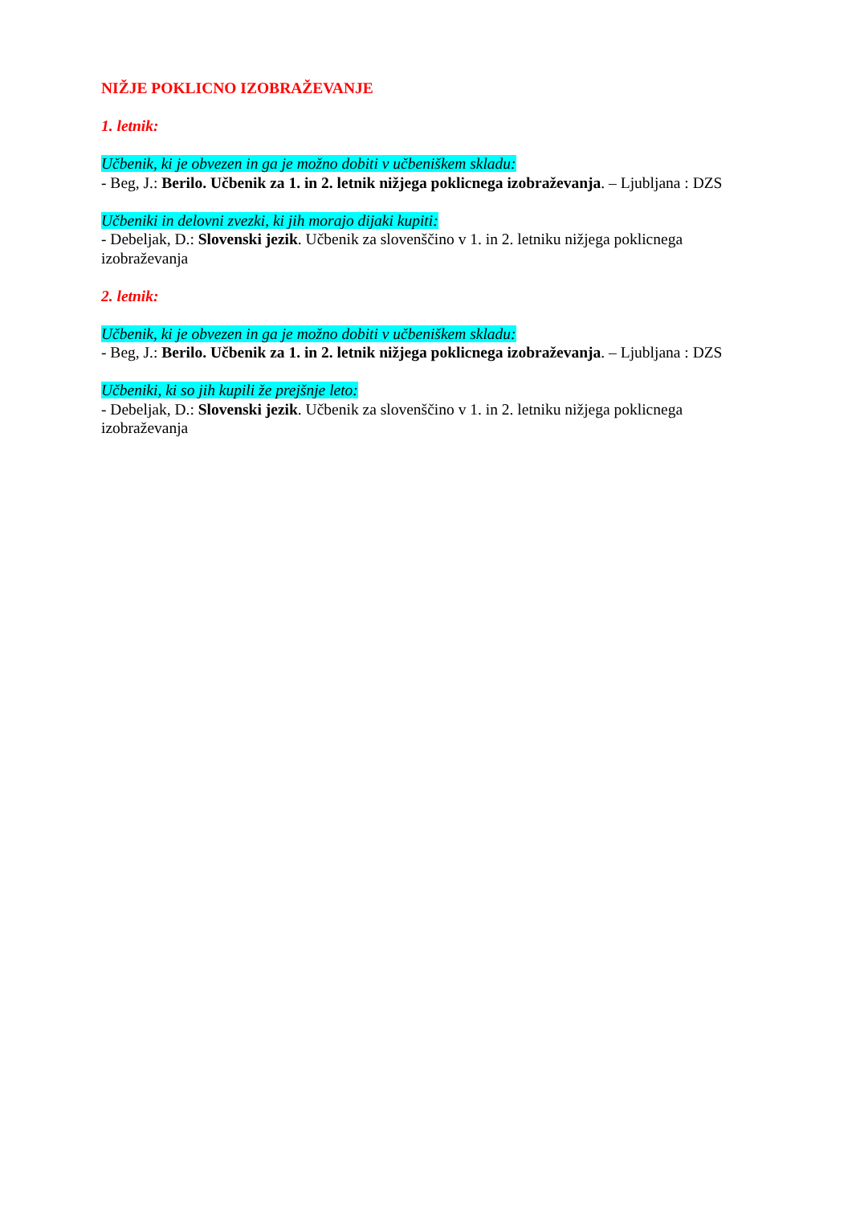NIŽJE POKLICNO IZOBRAŽEVANJE
1. letnik:
Učbenik, ki je obvezen in ga je možno dobiti v učbeniškem skladu:
- Beg, J.: Berilo. Učbenik za 1. in 2. letnik nižjega poklicnega izobraževanja. – Ljubljana : DZS
Učbeniki in delovni zvezki, ki jih morajo dijaki kupiti:
- Debeljak, D.: Slovenski jezik. Učbenik za slovenščino v 1. in 2. letniku nižjega poklicnega izobraževanja
2. letnik:
Učbenik, ki je obvezen in ga je možno dobiti v učbeniškem skladu:
- Beg, J.: Berilo. Učbenik za 1. in 2. letnik nižjega poklicnega izobraževanja. – Ljubljana : DZS
Učbeniki, ki so jih kupili že prejšnje leto:
- Debeljak, D.: Slovenski jezik. Učbenik za slovenščino v 1. in 2. letniku nižjega poklicnega izobraževanja